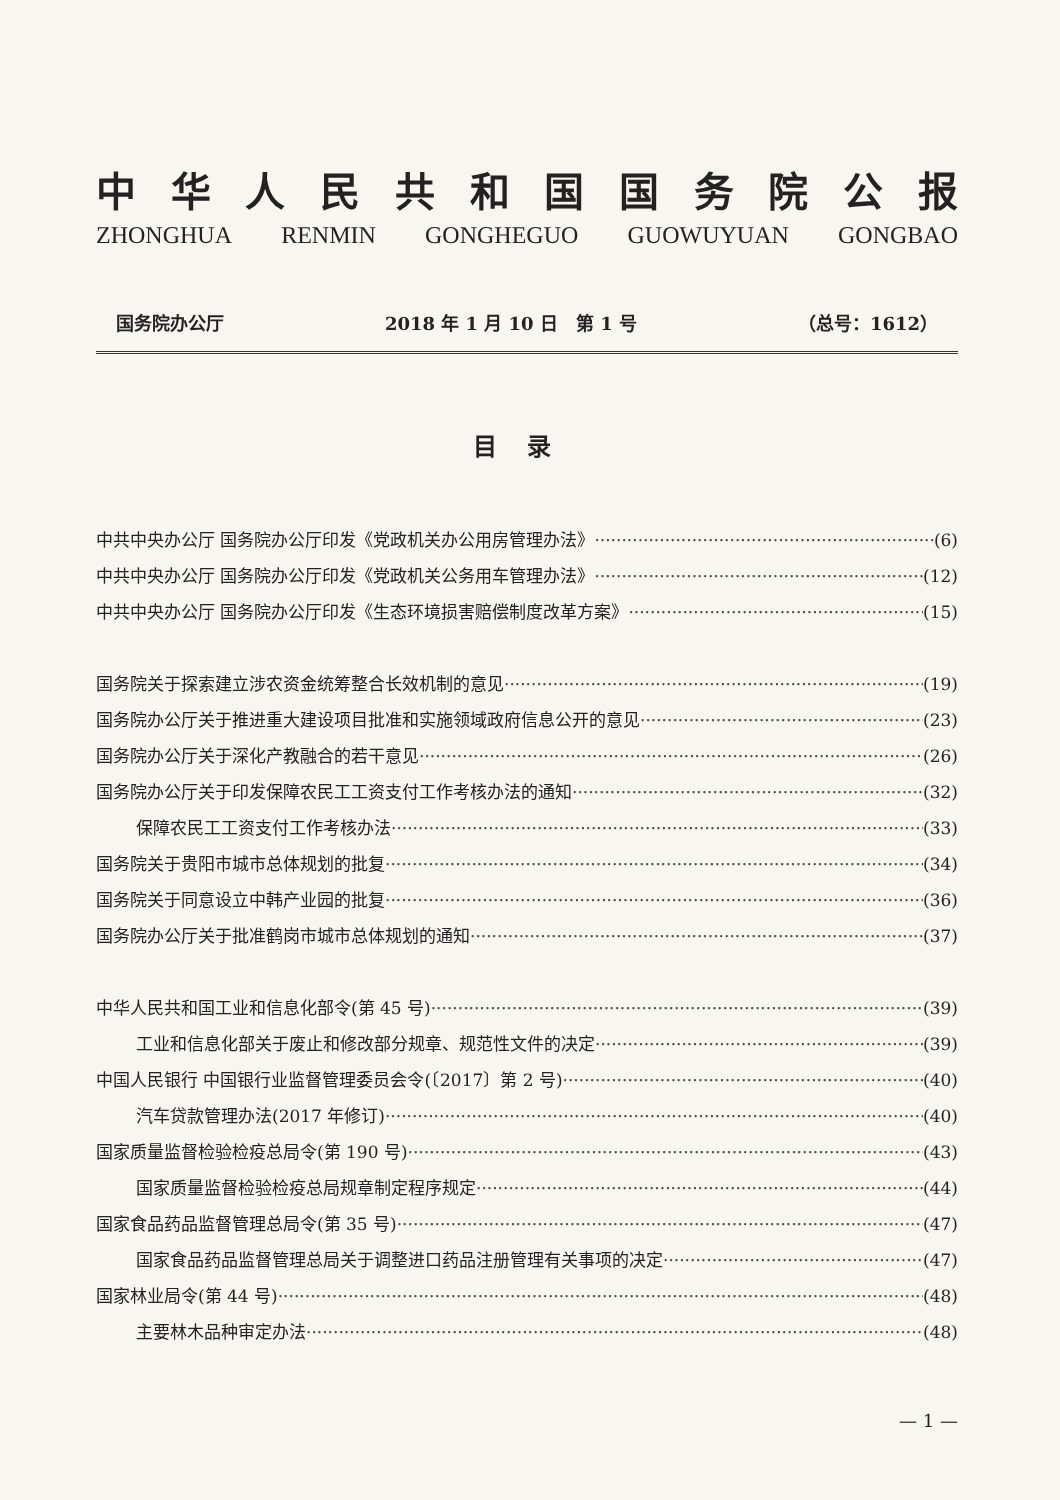中华人民共和国国务院公报
ZHONGHUA RENMIN GONGHEGUO GUOWUYUAN GONGBAO
国务院办公厅 2018 年 1 月 10 日　第 1 号 （总号：1612）
目录
中共中央办公厅 国务院办公厅印发《党政机关办公用房管理办法》 (6)
中共中央办公厅 国务院办公厅印发《党政机关公务用车管理办法》 (12)
中共中央办公厅 国务院办公厅印发《生态环境损害赔偿制度改革方案》 (15)
国务院关于探索建立涉农资金统筹整合长效机制的意见 (19)
国务院办公厅关于推进重大建设项目批准和实施领域政府信息公开的意见 (23)
国务院办公厅关于深化产教融合的若干意见 (26)
国务院办公厅关于印发保障农民工工资支付工作考核办法的通知 (32)
保障农民工工资支付工作考核办法 (33)
国务院关于贵阳市城市总体规划的批复 (34)
国务院关于同意设立中韩产业园的批复 (36)
国务院办公厅关于批准鹤岗市城市总体规划的通知 (37)
中华人民共和国工业和信息化部令(第 45 号) (39)
工业和信息化部关于废止和修改部分规章、规范性文件的决定 (39)
中国人民银行 中国银行业监督管理委员会令(〔2017〕第 2 号) (40)
汽车贷款管理办法(2017 年修订) (40)
国家质量监督检验检疫总局令(第 190 号) (43)
国家质量监督检验检疫总局规章制定程序规定 (44)
国家食品药品监督管理总局令(第 35 号) (47)
国家食品药品监督管理总局关于调整进口药品注册管理有关事项的决定 (47)
国家林业局令(第 44 号) (48)
主要林木品种审定办法 (48)
— 1 —